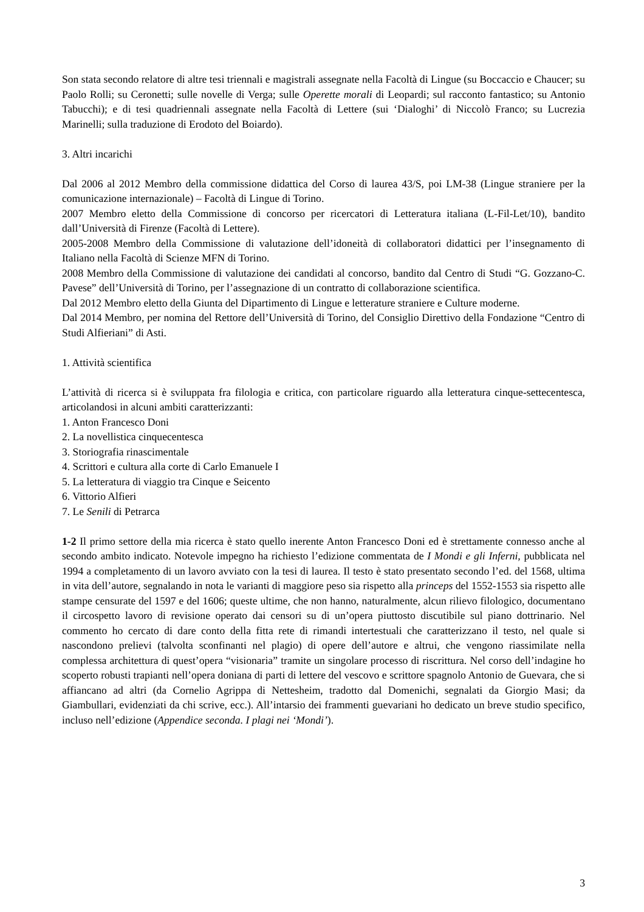Son stata secondo relatore di altre tesi triennali e magistrali assegnate nella Facoltà di Lingue (su Boccaccio e Chaucer; su Paolo Rolli; su Ceronetti; sulle novelle di Verga; sulle Operette morali di Leopardi; sul racconto fantastico; su Antonio Tabucchi); e di tesi quadriennali assegnate nella Facoltà di Lettere (sui ‘Dialoghi’ di Niccolò Franco; su Lucrezia Marinelli; sulla traduzione di Erodoto del Boiardo).
3. Altri incarichi
Dal 2006 al 2012 Membro della commissione didattica del Corso di laurea 43/S, poi LM-38 (Lingue straniere per la comunicazione internazionale) – Facoltà di Lingue di Torino.
2007 Membro eletto della Commissione di concorso per ricercatori di Letteratura italiana (L-Fil-Let/10), bandito dall’Università di Firenze (Facoltà di Lettere).
2005-2008 Membro della Commissione di valutazione dell’idoneità di collaboratori didattici per l’insegnamento di Italiano nella Facoltà di Scienze MFN di Torino.
2008 Membro della Commissione di valutazione dei candidati al concorso, bandito dal Centro di Studi “G. Gozzano-C. Pavese” dell’Università di Torino, per l’assegnazione di un contratto di collaborazione scientifica.
Dal 2012 Membro eletto della Giunta del Dipartimento di Lingue e letterature straniere e Culture moderne.
Dal 2014 Membro, per nomina del Rettore dell’Università di Torino, del Consiglio Direttivo della Fondazione “Centro di Studi Alfieriani” di Asti.
1. Attività scientifica
L’attività di ricerca si è sviluppata fra filologia e critica, con particolare riguardo alla letteratura cinque-settecentesca, articolandosi in alcuni ambiti caratterizzanti:
1. Anton Francesco Doni
2. La novellistica cinquecentesca
3. Storiografia rinascimentale
4. Scrittori e cultura alla corte di Carlo Emanuele I
5. La letteratura di viaggio tra Cinque e Seicento
6. Vittorio Alfieri
7. Le Senili di Petrarca
1-2 Il primo settore della mia ricerca è stato quello inerente Anton Francesco Doni ed è strettamente connesso anche al secondo ambito indicato. Notevole impegno ha richiesto l’edizione commentata de I Mondi e gli Inferni, pubblicata nel 1994 a completamento di un lavoro avviato con la tesi di laurea. Il testo è stato presentato secondo l’ed. del 1568, ultima in vita dell’autore, segnalando in nota le varianti di maggiore peso sia rispetto alla princeps del 1552-1553 sia rispetto alle stampe censurate del 1597 e del 1606; queste ultime, che non hanno, naturalmente, alcun rilievo filologico, documentano il circospetto lavoro di revisione operato dai censori su di un’opera piuttosto discutibile sul piano dottrinario. Nel commento ho cercato di dare conto della fitta rete di rimandi intertestuali che caratterizzano il testo, nel quale si nascondono prelievi (talvolta sconfinanti nel plagio) di opere dell’autore e altrui, che vengono riassimilate nella complessa architettura di quest’opera “visionaria” tramite un singolare processo di riscrittura. Nel corso dell’indagine ho scoperto robusti trapianti nell’opera doniana di parti di lettere del vescovo e scrittore spagnolo Antonio de Guevara, che si affiancano ad altri (da Cornelio Agrippa di Nettesheim, tradotto dal Domenichi, segnalati da Giorgio Masi; da Giambullari, evidenziati da chi scrive, ecc.). All’intarsio dei frammenti guevariani ho dedicato un breve studio specifico, incluso nell’edizione (Appendice seconda. I plagi nei ‘Mondi’).
3